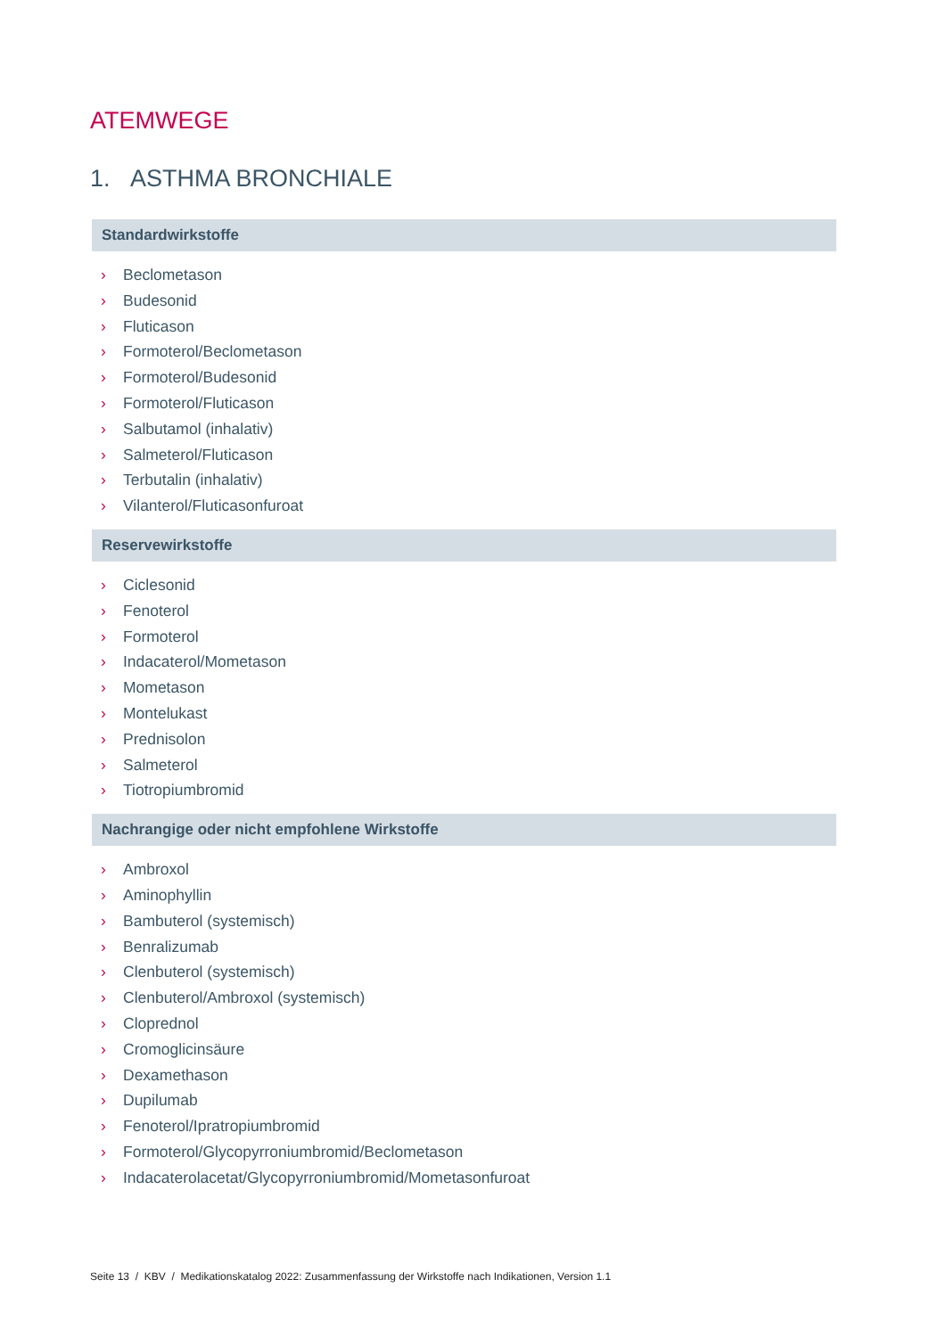ATEMWEGE
1. ASTHMA BRONCHIALE
Standardwirkstoffe
› Beclometason
› Budesonid
› Fluticason
› Formoterol/Beclometason
› Formoterol/Budesonid
› Formoterol/Fluticason
› Salbutamol (inhalativ)
› Salmeterol/Fluticason
› Terbutalin (inhalativ)
› Vilanterol/Fluticasonfuroat
Reservewirkstoffe
› Ciclesonid
› Fenoterol
› Formoterol
› Indacaterol/Mometason
› Mometason
› Montelukast
› Prednisolon
› Salmeterol
› Tiotropiumbromid
Nachrangige oder nicht empfohlene Wirkstoffe
› Ambroxol
› Aminophyllin
› Bambuterol (systemisch)
› Benralizumab
› Clenbuterol (systemisch)
› Clenbuterol/Ambroxol (systemisch)
› Cloprednol
› Cromoglicinsäure
› Dexamethason
› Dupilumab
› Fenoterol/Ipratropiumbromid
› Formoterol/Glycopyrroniumbromid/Beclometason
› Indacaterolacetat/Glycopyrroniumbromid/Mometasonfuroat
Seite 13 / KBV / Medikationskatalog 2022: Zusammenfassung der Wirkstoffe nach Indikationen, Version 1.1